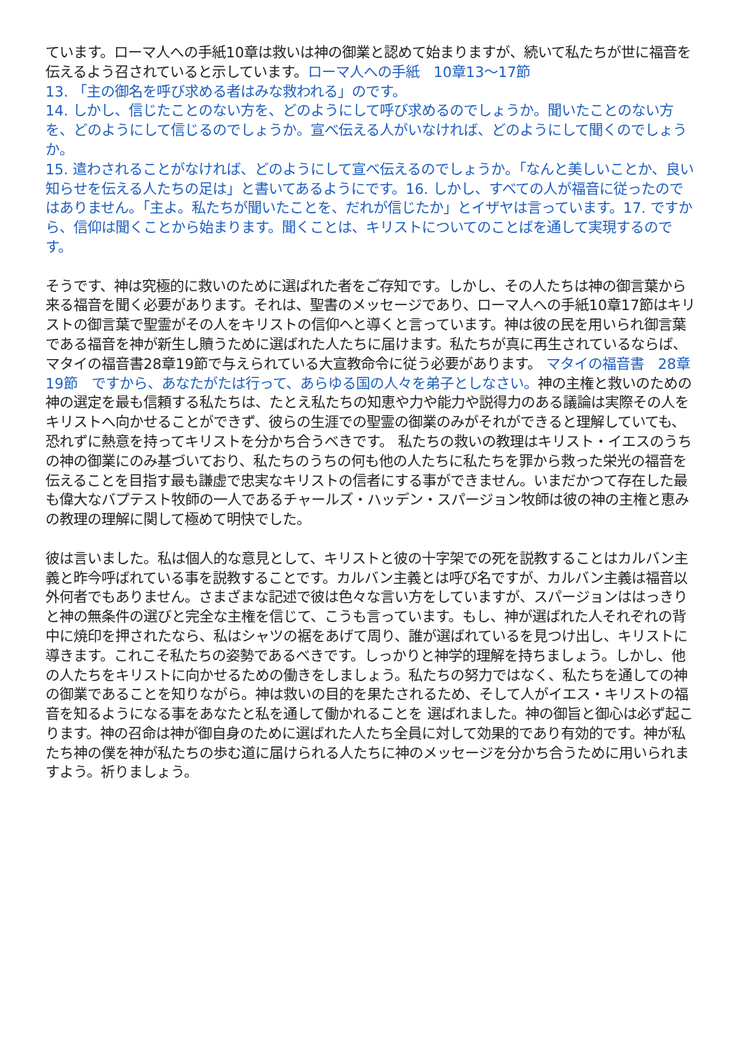ています。ローマ人への手紙10章は救いは神の御業と認めて始まりますが、続いて私たちが世に福音を伝えるよう召されていると示しています。ローマ人への手紙　10章13〜17節
13. 「主の御名を呼び求める者はみな救われる」のです。
14. しかし、信じたことのない方を、どのようにして呼び求めるのでしょうか。聞いたことのない方を、どのようにして信じるのでしょうか。宣べ伝える人がいなければ、どのようにして聞くのでしょうか。
15. 遣わされることがなければ、どのようにして宣べ伝えるのでしょうか。「なんと美しいことか、良い知らせを伝える人たちの足は」と書いてあるようにです。16. しかし、すべての人が福音に従ったのではありません。「主よ。私たちが聞いたことを、だれが信じたか」とイザヤは言っています。17. ですから、信仰は聞くことから始まります。聞くことは、キリストについてのことばを通して実現するのです。
そうです、神は究極的に救いのために選ばれた者をご存知です。しかし、その人たちは神の御言葉から来る福音を聞く必要があります。それは、聖書のメッセージであり、ローマ人への手紙10章17節はキリストの御言葉で聖霊がその人をキリストの信仰へと導くと言っています。神は彼の民を用いられ御言葉である福音を神が新生し贖うために選ばれた人たちに届けます。私たちが真に再生されているならば、マタイの福音書28章19節で与えられている大宣教命令に従う必要があります。 マタイの福音書　28章19節　ですから、あなたがたは行って、あらゆる国の人々を弟子としなさい。神の主権と救いのための神の選定を最も信頼する私たちは、たとえ私たちの知恵や力や能力や説得力のある議論は実際その人をキリストへ向かせることができず、彼らの生涯での聖霊の御業のみがそれができると理解していても、恐れずに熱意を持ってキリストを分かち合うべきです。 私たちの救いの教理はキリスト・イエスのうちの神の御業にのみ基づいており、私たちのうちの何も他の人たちに私たちを罪から救った栄光の福音を伝えることを目指す最も謙虚で忠実なキリストの信者にする事ができません。いまだかつて存在した最も偉大なバプテスト牧師の一人であるチャールズ・ハッデン・スパージョン牧師は彼の神の主権と恵みの教理の理解に関して極めて明快でした。
彼は言いました。私は個人的な意見として、キリストと彼の十字架での死を説教することはカルバン主義と昨今呼ばれている事を説教することです。カルバン主義とは呼び名ですが、カルバン主義は福音以外何者でもありません。さまざまな記述で彼は色々な言い方をしていますが、スパージョンははっきりと神の無条件の選びと完全な主権を信じて、こうも言っています。もし、神が選ばれた人それぞれの背中に焼印を押されたなら、私はシャツの裾をあげて周り、誰が選ばれているを見つけ出し、キリストに導きます。これこそ私たちの姿勢であるべきです。しっかりと神学的理解を持ちましょう。しかし、他の人たちをキリストに向かせるための働きをしましょう。私たちの努力ではなく、私たちを通しての神の御業であることを知りながら。神は救いの目的を果たされるため、そして人がイエス・キリストの福音を知るようになる事をあなたと私を通して働かれることを 選ばれました。神の御旨と御心は必ず起こります。神の召命は神が御自身のために選ばれた人たち全員に対して効果的であり有効的です。神が私たち神の僕を神が私たちの歩む道に届けられる人たちに神のメッセージを分かち合うために用いられますよう。祈りましょう。